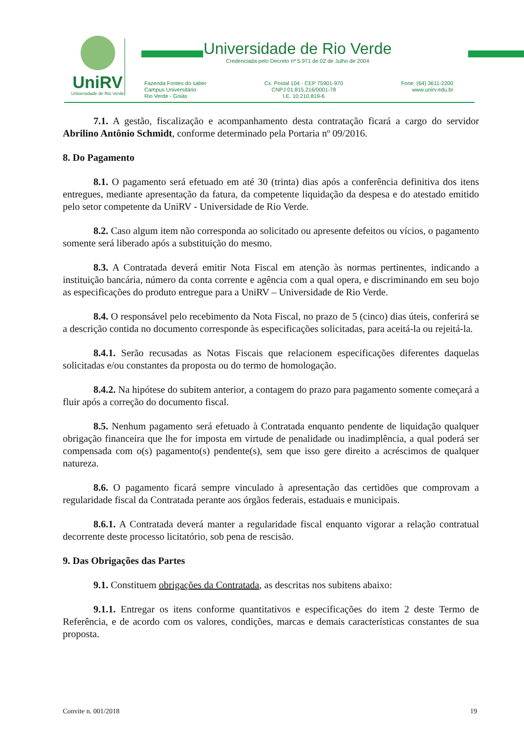UniRV
Universidade de Rio Verde
Universidade de Rio Verde
Credenciada pelo Decreto nº 5.971 de 02 de Julho de 2004
Fazenda Fontes do saber
Campus Universitário
Rio Verde - Goiás
Cx. Postal 104 - CEP 75901-970
CNPJ 01.815.216/0001-78
I.E. 10.210.819-6
Fone: (64) 3611-2200
www.unirv.edu.br
7.1. A gestão, fiscalização e acompanhamento desta contratação ficará a cargo do servidor Abrilino Antônio Schmidt, conforme determinado pela Portaria nº 09/2016.
8. Do Pagamento
8.1. O pagamento será efetuado em até 30 (trinta) dias após a conferência definitiva dos itens entregues, mediante apresentação da fatura, da competente liquidação da despesa e do atestado emitido pelo setor competente da UniRV - Universidade de Rio Verde.
8.2. Caso algum item não corresponda ao solicitado ou apresente defeitos ou vícios, o pagamento somente será liberado após a substituição do mesmo.
8.3. A Contratada deverá emitir Nota Fiscal em atenção às normas pertinentes, indicando a instituição bancária, número da conta corrente e agência com a qual opera, e discriminando em seu bojo as especificações do produto entregue para a UniRV – Universidade de Rio Verde.
8.4. O responsável pelo recebimento da Nota Fiscal, no prazo de 5 (cinco) dias úteis, conferirá se a descrição contida no documento corresponde às especificações solicitadas, para aceitá-la ou rejeitá-la.
8.4.1. Serão recusadas as Notas Fiscais que relacionem especificações diferentes daquelas solicitadas e/ou constantes da proposta ou do termo de homologação.
8.4.2. Na hipótese do subitem anterior, a contagem do prazo para pagamento somente começará a fluir após a correção do documento fiscal.
8.5. Nenhum pagamento será efetuado à Contratada enquanto pendente de liquidação qualquer obrigação financeira que lhe for imposta em virtude de penalidade ou inadimplência, a qual poderá ser compensada com o(s) pagamento(s) pendente(s), sem que isso gere direito a acréscimos de qualquer natureza.
8.6. O pagamento ficará sempre vinculado à apresentação das certidões que comprovam a regularidade fiscal da Contratada perante aos órgãos federais, estaduais e municipais.
8.6.1. A Contratada deverá manter a regularidade fiscal enquanto vigorar a relação contratual decorrente deste processo licitatório, sob pena de rescisão.
9. Das Obrigações das Partes
9.1. Constituem obrigações da Contratada, as descritas nos subitens abaixo:
9.1.1. Entregar os itens conforme quantitativos e especificações do item 2 deste Termo de Referência, e de acordo com os valores, condições, marcas e demais características constantes de sua proposta.
Convite n. 001/2018 19